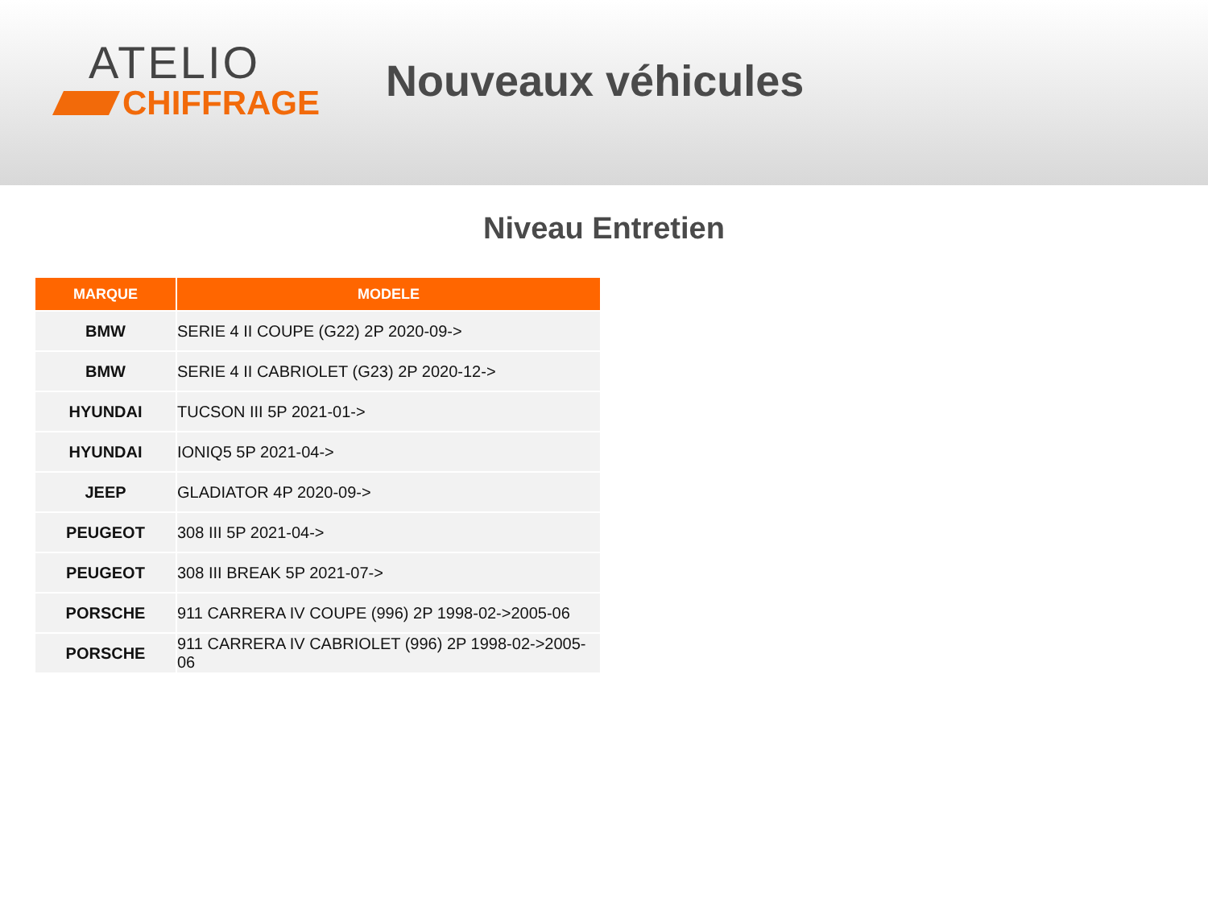ATELIO
CHIFFRAGE
Nouveaux véhicules
Niveau Entretien
| MARQUE | MODELE |
| --- | --- |
| BMW | SERIE 4 II COUPE (G22) 2P 2020-09-> |
| BMW | SERIE 4 II CABRIOLET (G23) 2P 2020-12-> |
| HYUNDAI | TUCSON III 5P 2021-01-> |
| HYUNDAI | IONIQ5 5P 2021-04-> |
| JEEP | GLADIATOR 4P 2020-09-> |
| PEUGEOT | 308 III 5P 2021-04-> |
| PEUGEOT | 308 III BREAK 5P 2021-07-> |
| PORSCHE | 911 CARRERA IV COUPE (996) 2P 1998-02->2005-06 |
| PORSCHE | 911 CARRERA IV CABRIOLET (996) 2P 1998-02->2005-06 |